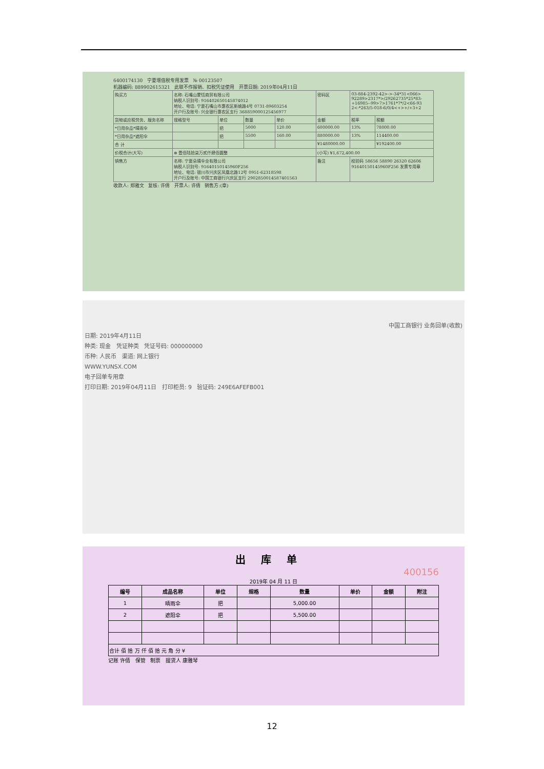6400174130 宁夏增值税专用发票 № 00123507
机器编码: 889902615321 此联不作报销、扣税凭证使用 开票日期: 2019年04月11日
| 购买方 | 名称: 石嘴山蒙恬商贸有限公司 纳税人识别号: 916402650145874012 地址、电话: 宁夏石嘴山市惠农区新姚路4号 0731-89603254 开户行及账号: 兴业银行惠农区支行 368859000125456977 | | | | | 密码区 | 03-884-2392-42>->-34*31<066> 92289>2317*>/29262735*25*83- +16985--99>7>1761*7*/2<66-93 2<-*263/5-018-6/0/4<+>+/+3+2 | |
| 货物或应税劳务、服务名称 | | 规格型号 | 单位 | 数量 | 单价 | 金额 | 税率 | 税额 |
| *日用杂品*晴雨伞 | | | 把 | 5000 | 120.00 | 600000.00 | 13% | 78000.00 |
| *日用杂品*遮阳伞 | | | 把 | 5500 | 160.00 | 880000.00 | 13% | 114400.00 |
| 合 计 | | | | | | ¥1480000.00 | | ¥192400.00 |
| 价税合计(大写) | | ⊗ 壹佰陆拾柒万贰仟肆佰圆整 | | | | (小写) ¥1,672,400.00 | | |
| 销售方 | 名称: 宁夏朵晴伞业有限公司 纳税人识别号: 91640150145960F256 地址、电话: 银川市兴庆区凤凰北路12号 0951-62318598 开户行及账号: 中国工商银行兴庆区支行 2902850014587401563 | | | | | 备注 | 校验码 58656 58890 26320 62606 91640150145960F256 发票专用章 | |
收款人: 郑雅文 复核: 许倩 开票人: 许倩 销售方:(章)
中国工商银行 业务回单(收款)
日期: 2019年4月11日
种类: 现金 凭证种类 凭证号码: 000000000
币种: 人民币 渠道: 网上银行
WWW.YUNSX.COM
电子回单专用章
打印日期: 2019年04月11日 打印柜员: 9 验证码: 249E6AFEFB001
出库单
400156
2019年 04 月 11 日
| 编号 | 成品名称 | 单位 | 规格 | 数量 | 单价 | 金额 | 附注 |
| --- | --- | --- | --- | --- | --- | --- | --- |
| 1 | 晴雨伞 | 把 | | 5,000.00 | | | |
| 2 | 遮阳伞 | 把 | | 5,500.00 | | | |
| 合计 佰 拾 万 仟 佰 拾 元 角 分 ¥ | | | | | | | |
记账 许倩 保管 制票 提货人 康雅琴
12